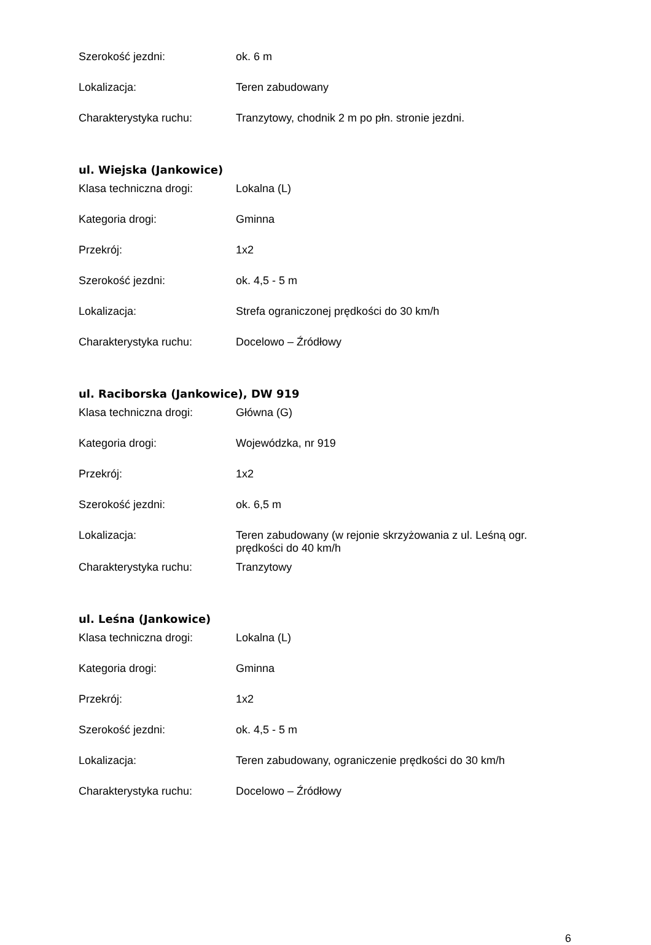| Szerokość jezdni: | ok. 6 m |
| Lokalizacja: | Teren zabudowany |
| Charakterystyka ruchu: | Tranzytowy, chodnik 2 m po płn. stronie jezdni. |
ul. Wiejska (Jankowice)
| Klasa techniczna drogi: | Lokalna (L) |
| Kategoria drogi: | Gminna |
| Przekrój: | 1x2 |
| Szerokość jezdni: | ok. 4,5 - 5 m |
| Lokalizacja: | Strefa ograniczonej prędkości do 30 km/h |
| Charakterystyka ruchu: | Docelowo – Źródłowy |
ul. Raciborska (Jankowice), DW 919
| Klasa techniczna drogi: | Główna (G) |
| Kategoria drogi: | Wojewódzka, nr 919 |
| Przekrój: | 1x2 |
| Szerokość jezdni: | ok. 6,5 m |
| Lokalizacja: | Teren zabudowany (w rejonie skrzyżowania z ul. Leśną ogr. prędkości do 40 km/h |
| Charakterystyka ruchu: | Tranzytowy |
ul. Leśna (Jankowice)
| Klasa techniczna drogi: | Lokalna (L) |
| Kategoria drogi: | Gminna |
| Przekrój: | 1x2 |
| Szerokość jezdni: | ok. 4,5 - 5 m |
| Lokalizacja: | Teren zabudowany, ograniczenie prędkości do 30 km/h |
| Charakterystyka ruchu: | Docelowo – Źródłowy |
6